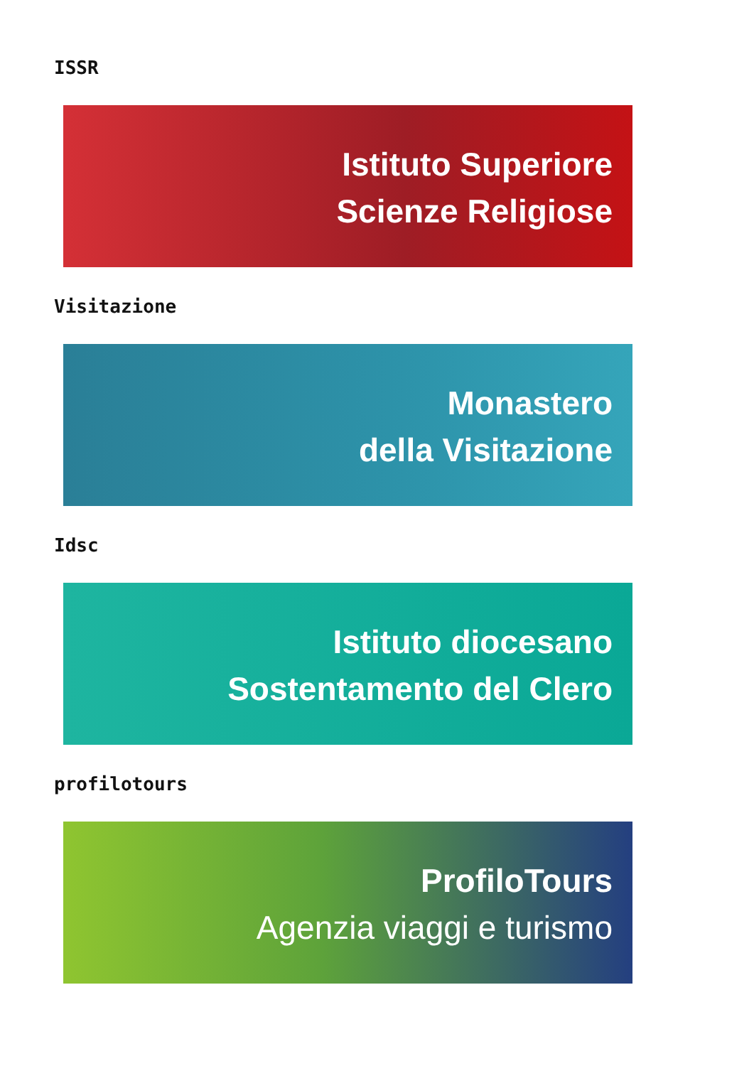ISSR
Istituto Superiore
Scienze Religiose
Visitazione
Monastero
della Visitazione
Idsc
Istituto diocesano
Sostentamento del Clero
profilotours
ProfiloTours
Agenzia viaggi e turismo